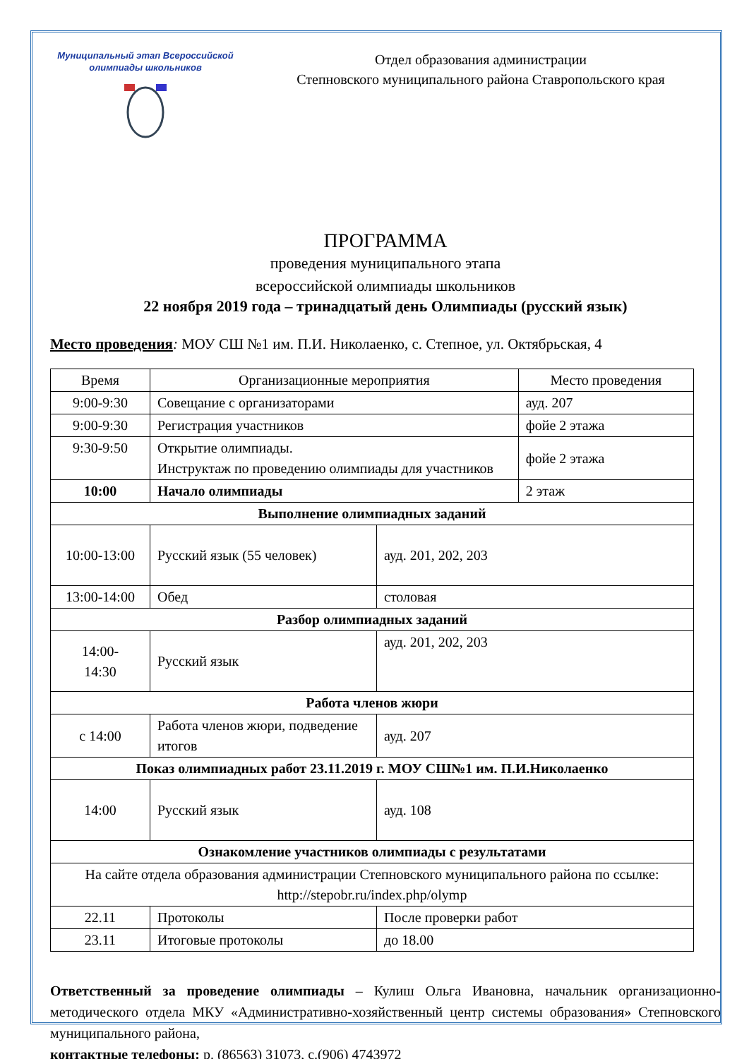Муниципальный этап Всероссийской
олимпиады школьников
Отдел образования администрации
Степновского муниципального района Ставропольского края
ПРОГРАММА
проведения муниципального этапа
всероссийской олимпиады школьников
22 ноября 2019 года – тринадцатый день Олимпиады (русский язык)
Место проведения: МОУ СШ №1 им. П.И. Николаенко, с. Степное, ул. Октябрьская, 4
| Время | Организационные мероприятия | | Место проведения |
| --- | --- | --- | --- |
| 9:00-9:30 | Совещание с организаторами | | ауд. 207 |
| 9:00-9:30 | Регистрация участников | | фойе 2 этажа |
| 9:30-9:50 | Открытие олимпиады. Инструктаж по проведению олимпиады для участников | | фойе 2 этажа |
| 10:00 | Начало олимпиады | | 2 этаж |
| Выполнение олимпиадных заданий | | | |
| 10:00-13:00 | Русский язык (55 человек) | ауд. 201, 202, 203 | |
| 13:00-14:00 | Обед | столовая | |
| Разбор олимпиадных заданий | | | |
| 14:00- 14:30 | Русский язык | ауд. 201, 202, 203 | |
| Работа членов жюри | | | |
| с 14:00 | Работа членов жюри, подведение итогов | ауд. 207 | |
| Показ олимпиадных работ 23.11.2019 г. МОУ СШ№1 им. П.И.Николаенко | | | |
| 14:00 | Русский язык | ауд. 108 | |
| Ознакомление участников олимпиады с результатами | | | |
| На сайте отдела образования администрации Степновского муниципального района по ссылке: http://stepobr.ru/index.php/olymp | | | |
| 22.11 | Протоколы | После проверки работ | |
| 23.11 | Итоговые протоколы | до 18.00 | |
Ответственный за проведение олимпиады – Кулиш Ольга Ивановна, начальник организационно-методического отдела МКУ «Административно-хозяйственный центр системы образования» Степновского муниципального района,
контактные телефоны: р. (86563) 31073, с.(906) 4743972